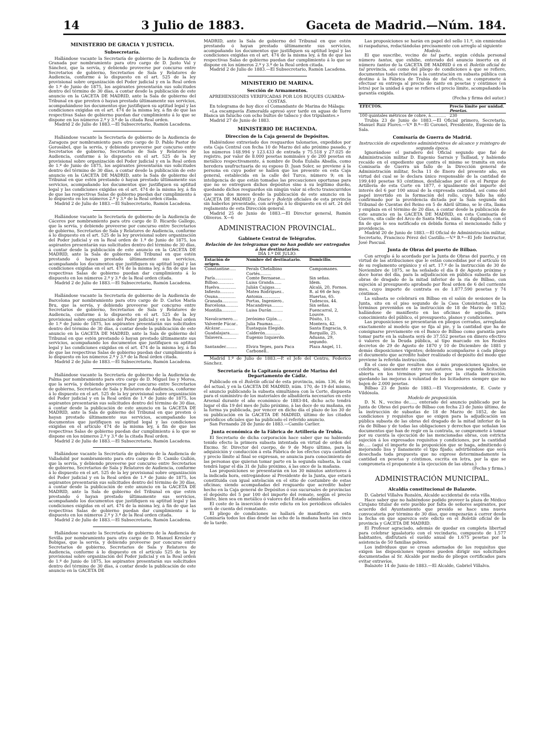14 3 Julio de 1883. Gaceta de Madrid.—Núm. 184.
MINISTERIO DE GRACIA Y JUSTICIA.
Subsecretaría.
Hallándose vacante la Secretaría de gobierno de la Audiencia de Granada por nombramiento para otro cargo de D. Justo Val y Sánchez, que la servía, y debiendo proveerse por concurso entre Secretarios de gobierno, Secretarios de Sala y Relatores de Audiencia, conforme á lo dispuesto en el art. 525 de la ley provisional sobre organización del Poder judicial y en la Real orden de 1.º de Junio de 1875, los aspirantes presentarán sus solicitudes dentro del término de 30 días, á contar desde la publicación de este anuncio en la GACETA DE MADRID, ante la Sala de gobierno del Tribunal en que presten ó hayan prestado últimamente sus servicios, acompañándose los documentos que justifiquen su aptitud legal y las condiciones exigidas en el art. 474 de la misma ley, á fin de que las respectivas Salas de gobierno puedan dar cumplimiento á lo que se dispone en los números 2.º y 3.º de la citada Real orden.
Madrid 2 de Julio de 1883.—El Subsecretario, Ramón Lacadena.
Hallándose vacante la Secretaría de gobierno de la Audiencia de Zaragoza por nombramiento para otro cargo de D. Pablo Pastor de Gorosábel, que la servía, y debiendo proveerse por concurso entre Secretarios de gobierno, Secretarios de Sala y Relatores de Audiencia, conforme á lo dispuesto en el art. 525 de la ley provisional sobre organización del Poder judicial y en la Real orden de 1.º de Junio de 1875, los aspirantes presentarán sus solicitudes dentro del término de 30 días, á contar desde la publicación de este anuncio en la GACETA DE MADRID, ante la Sala de gobierno del Tribunal en que estén prestando ó hayan prestado últimamente sus servicios, acompañando los documentos que justifiquen su aptitud legal y las condiciones exigidas en el art. 474 de la misma ley, á fin de que las respectivas Salas de gobierno puedan dar cumplimiento á lo dispuesto en los números 2.º y 3.º de la Real orden citada.
Madrid 2 de Julio de 1883.—El Subsecretario, Ramón Lacadena.
Hallándose vacante la Secretaría de gobierno de la Audiencia de Cáceres por nombramiento para otro cargo de D. Ricardo Gallego, que la servía, y debiendo proveerse por concurso entre Secretarios de gobierno, Secretarios de Sala y Relatores de Audiencia, conforme á lo dispuesto en el art. 525 de la ley provisional sobre organización del Poder judicial y en la Real orden de 1.º de Junio de 1875, los aspirantes presentarán sus solicitudes dentro del término de 30 días, á contar desde la publicación de este anuncio en la GACETA DE MADRID, ante la Sala de gobierno del Tribunal en que estén prestando ó hayan prestado últimamente sus servicios, acompañando los documentos que justifiquen su aptitud legal y las condiciones exigidas en el art. 474 de la misma ley, á fin de que las respectivas Salas de gobierno puedan dar cumplimiento á lo dispuesto en los números 2.º y 3.º de la Real orden citada.
Madrid 2 de Julio de 1883.—El Subsecretario, Ramón Lacadena.
Hallándose vacante la Secretaría de gobierno de la Audiencia de Barcelona por nombramiento para otro cargo de D. Carlos María Bru, que la servía, y debiendo proveerse por concurso entre Secretarios de gobierno, Secretarios de Sala y Relatores de Audiencia, conforme á lo dispuesto en el art. 525 de la ley provisional sobre organización del Poder judicial y en la Real orden de 1.º de Junio de 1875, los aspirantes presentarán sus solicitudes dentro del término de 30 días, á contar desde la publicación de este anuncio en la GACETA DE MADRID, ante la Sala de gobierno del Tribunal en que estén prestando ó hayan prestado últimamente sus servicios, acompañando los documentos que justifiquen su aptitud legal y las condiciones exigidas en el art. 474 de la misma ley, á fin de que las respectivas Salas de gobierno puedan dar cumplimiento á lo dispuesto en los números 2.º y 3.º de la Real órden citada.
Madrid 2 de Julio de 1883.—El Subsecretario, Ramón Lacadena.
Hallándose vacante la Secretaría de gobierno de la Audiencia de Palma por nombramiento para otro cargo de D. Miguel Iso y Morea, que la servía, y debiendo proveerse por concurso entre Secretarios de gobierno, Secretarios de Sala y Relatores de Audiencia, conforme á lo dispuesto en el art. 525 de la ley provisional sobre organización del Poder judicial y en la Real orden de 1.º de Junio de 1875, los aspirantes presentarán sus solicitudes dentro del término de 30 días, á contar desde la publicación de este anuncio en la GACETA DE MADRID, ante la Sala de gobierno del Tribunal en que presten ó hayan prestado últimamente sus servicios, acompañando los documentos que justifiquen su aptitud legal y las condiciones exigidas en el artículo 474 de la misma ley, á fin de que las respectivas Salas de gobierno puedan dar cumplimiento á lo que se dispone en los números 2.º y 3.º de la citada Real orden.
Madrid 2 de Julio de 1883.—El Subsecretario, Ramón Lacadena.
Hallándose vacante la Secretaría de gobierno de la Audiencia de Valladolid por nombramiento para otro cargo de D. Camilo Gullón, que la servía, y debiendo proveerse por concurso entre Secretarios de gobierno, Secretarios de Sala y Relatores de Audiencia, conforme á lo dispuesto en el art. 525 de la ley provisional sobre organización del Poder judicial y en la Real orden de 1.º de Junio de 1875, los aspirantes presentarán sus solicitudes dentro del término de 30 días, á contar desde la publicación de este anuncio en la GACETA DE MADRID, ante la Sala de gobierno del Tribunal en que estén prestando ó hayan prestado últimamente sus servicios, acompañando los documentos que justifiquen su aptitud legal y las condiciones exigidas en el art. 474 de la misma ley, á fin de que las respectivas Salas de gobierno puedan dar cumplimiento á lo dispuesto en los números 2.º y 3.º de la Real orden citada.
Madrid 2 de Julio de 1883.—El Subsecretario, Ramón Lacadena.
Hallándose vacante la Secretaría de gobierno de la Audiencia de Sevilla por nombramiento para otro cargo de D. Manuel Kreisler y Bobigas, que la servía, y debiendo proveerse por concurso entre Secretarios de gobierno, Secretarios de Sala y Relatores de Audiencia, conforme á lo dispuesto en el artículo 525 de la ley provisional sobre organización del Poder judicial y en la Real orden de 1.º de Junio de 1875, los aspirantes presentarán sus solicitudes dentro del término de 30 días, á contar desde la publicación de este anuncio en la GACETA DE
MADRID, ante la Sala de gobierno del Tribunal en que estén prestando ó hayan prestado últimamente sus servicios, acompañando los documentos que justifiquen su aptitud legal y las condiciones exigidas en el art. 474 de la misma ley, á fin de que las respectivas Salas de gobierno puedan dar cumplimiento á lo que se dispone en los números 2.º y 3.º de la Real orden citada.
Madrid 2 de Julio de 1883.—El Subsecretario, Ramón Lacadena.
MINISTERIO DE MARINA.
Sección de Armamentos.
APREHENSIONES VERIFICADAS POR LOS BUQUES GUARDA-COSTAS.
En telegrama de hoy dice el Comandante de Marina de Málaga:
«La escampavía Esmeralda apresó ayer tarde en aguas de Torre Blanca un falucho con ocho bultos de tabaco y dos tripulantes.»
Madrid 27 de Junio de 1883.
MINISTERIO DE HACIENDA.
Direccion de la Caja general de Depósitos.
Habiéndose extraviado dos resguardos talonarios, expedidos por esta Caja Central con fecha 10 de Marzo del año próximo pasado, y los números 148.994 y 123.433 de entrada y 75.518 y 27.025 de registro, por valor de 8.000 pesetas nominales y de 200 pesetas en metálico respectivamente, á nombre de Doña Eulalia Abadía, como heredera usufructuaria de su esposo D. Juan Soler, se previene á la persona en cuyo poder se hallen que los presente en esta Caja general, establecida en la calle del Turco, número 9; en la inteligencia de que están tomadas las precauciones oportunas para que no se entreguen dichos depósitos sino á su legítimo dueño, quedando dichos resguardos sin ningún valor ni efecto transcurridos que sean dos meses desde la publicación de este anuncio en la GACETA DE MADRID y Diario y Boletín oficiales de esta provincia sin haberlos presentado, con arreglo á lo dispuesto en el art. 24 del reglamento de esta Dirección general.
Madrid 25 de Junio de 1883.—El Director general, Ramón Oliveros. X—6
ADMINISTRACION PROVINCIAL.
Gabinete Central de Telégrafos.
Relación de los telegramas que no han podido ser entregados á los destinatarios.
DÍA 1.º DE JULIO.
| Estación de origen. | Nombre del destinatario. | Domicilio. |
| --- | --- | --- |
| Constantine..... | Perals Chelalbino Cortés......... | Campomanes. |
| París.............. | Comte Bernaese.... | Sin señas. |
| Bilbao............. | Luisa Granda...... | Idem. |
| Huelva............. | Julián Cajigas..... | Alcalá, 20, Fornos. |
| Infiesto........... | Matea Rodríguez.. | R. al 66 de hoy. |
| Osuna.............. | Antonia.............. | Huertas, 65. |
| Granada............ | Portas, Ingeniero.. | Tudescos, 44. |
| Barcelona.......... | Macandreus......... | Sin señas. |
| Montilla........... | Luisa Durán......... | Fuencarral, 2, Louvre. |
| Navalcarnero.... | Jerónimo Gijón.... | Pósito, 15. |
| Valverde Fúcar.. | Julia Paumas...... | Montera, 42. |
| Alcázar............ | Eustaquia Elegido. | Santa Engracia, 9. |
| Guadalajara....... | Calderón............ | Barquillo, 25. |
| Talavera........... | Eugenio Izquierdo. | Aduana, 29, segundo. |
| Santander......... | Elvira Yepes, para Paca Carbonell.. | Plaza Angel, 11. |
Madrid 1.º de Julio de 1883.—P. el Jefe del Centro, Federico Sánchez.
Secretaría de la Capitanía general de Marina del Departamento de Cádiz.
Publicado en el Boletín oficial de esta provincia, núm. 136, de 16 del actual, y en la GACETA DE MADRID, núm. 170, de 19 del mismo, el anuncio publicando la subasta simultánea con la Corte, dispuesta para el suministro de los materiales de albañilería necesarios en este Arsenal durante el año económico de 1883-84, dicho acto tendrá lugar el día 19 del mes de Julio próximo, á las doce de su mañana, en la forma ya publicada, por vencer en dicho día el plazo de los 30 de su publicación en la GACETA DE MADRID, último de los citados periódicos oficiales que ha publicado el referido anuncio.
San Fernando 28 de Junio de 1883.—Camilo Carlier.
Junta económica de la Fábrica de Artillería de Trubia.
El Secretario de dicha corporación hace saber que no habiendo tenido efecto la primera subasta intentada en virtud de orden del Excmo. Sr. Director del cuerpo, de 9 de Mayo último, para la adquisición y conducción á esta Fábrica de los efectos cuya cantidad y precio límite al final se expresan, se anuncia para conocimiento de las personas que quieran tomar parte en la segunda subasta, la cual tendrá lugar el día 31 de Julio próximo, á las once de la mañana.
Las proposiciones se presentarán en los 30 minutos anteriores á la indicada hora, entregándose al Presidente de la Junta, que estará constituida con igual antelación en el sitio de costumbre de estas oficinas; siendo acompañadas del resguardo que acredite haber hecho en la Caja general de Depósitos ó sus sucursales de provincias el depósito del 5 por 100 del importe del remate, según el precio límite, bien sea en metálico ó valores del Estado admisibles.
El coste de la inserción de este edicto en los periódicos oficiales será de cuenta del rematante.
El pliego de condiciones se hallará de manifiesto en esta Comisaría todos los días desde las ocho de la mañana hasta las cinco de la tarde.
Las proposiciones se harán en papel del sello 11.º, sin enmiendas ni raspaduras, redactándolas precisamente con arreglo al siguiente
Modelo.
El que suscribe, vecino de tal parte, según cédula personal número tantos, que exhibe, enterado del anuncio inserto en el número tantos de la GACETA DE MADRID ó en el Boletín oficial de tal provincia, así como del pliego de condiciones á que se refiere, documentos todos relativos á la contratación en subasta pública con destino á la Fábrica de Trubia de tal efecto, se compromete á efectuar su entrega al precio de tanto en pesetas y céntimos (en letra) por la unidad á que se refiera el precio límite, acompañando la garantía exigida.
(Fecha y firma del autor.)
| EFECTOS. | Precio límite por unidad. Pesetas. |
| --- | --- |
| 100 quintales métricos de cobre, á............ | 230 |
Trubia 23 de Junio de 1883.—El Oficial primero, Secretario, Manuel Ruiz Flores.—V.º B.º—El Coronel, Presidente, Eugenio de la Sala.
Comisaría de Guerra de Madrid.
Instrucción de expedientes administrativos de alcance y reintegro de segunda época.
Ignorándose el paradero del Oficial segundo que fué de Administración militar D. Eugenio Sarrais y Taillaud, y habiendo recaído en el expediente que contra el mismo se tramita en esta Comisaría de Guerra un fallo de la Dirección general de Administración militar, fecha 11 de Enero del presente año, en virtud del cual se le declara único responsable de la cantidad de 199.440 pesetas 93 céntimos, desfalcadas por él en el Parque de Artillería de esta Corte en 1877, é igualmente del importe del interés del 6 por 100 anual de la expresada cantidad, así como del papel invertido en la formación del rollo, cuyo fallo ha sido confirmado por la providencia dictada por la Sala segunda del Tribunal de Cuentas del Reino en 5 de Abril último, se le cita, llama y emplaza en el término de 20 días, á contar desde la publicación de este anuncio en la GACETA DE MADRID, en esta Comisaría de Guerra, sita calle del Arco de Santa María, núm. 41 duplicado, con el fin de que le sea notificado en debida forma el mencionado fallo y providencia.
Madrid 20 de Junio de 1883.—El Oficial de Administración militar, Secretario, Francisco Pérez del Castillo.—V.º B.º—El Jefe Instructor, José Pascual.
Junta de Obras del puerto de Bilbao.
Con arreglo á lo acordado por la Junta de Obras del puerto, y en virtud de las atribuciones que le están concedidas por el artículo 16 de su reglamento orgánico y el art. 17.º de la instrucción de 30 de Noviembre de 1875, se ha señalado el día 8 de Agosto próximo y doce horas del día, para la adjudicación en pública subasta de las obras de dragado de la mitad inferior de la ría de Bilbao, con sujeción al presupuesto aprobado por Real orden de 6 del corriente mes, cuyo importe de contrata es de 1.877.590 pesetas y 74 céntimos.
La subasta se celebrará en Bilbao en el salón de sesiones de la Junta, sito en el piso segundo de la Casa Consistorial, en los términos prevenidos en la instrucción de 18 de Marzo de 1852; hallándose de manifiesto en las oficinas de aquella, para conocimiento del público, el presupuesto, planos y condiciones.
Las proposiciones se presentarán en pliegos cerrados, arregladas exactamente al modelo que se fija al pie, y la cantidad que ha de consignarse previamente en el Banco de Bilbao como garantía para tomar parte en la subasta será de 37.552 pesetas en dinero efectivo ó valores de la Deuda pública, al tipo marcado en los Reales decretos de 29 de Agosto de 1870 y 10 de Diciembre de 1881 y demás disposiciones vigentes; debiendo acompañarse á cada pliego el documento que acredite haber realizado el depósito del modo que previene la referida instrucción.
En el caso de que resulten dos ó más proposiciones iguales, se celebrará, únicamente entre sus autores, una segunda licitación abierta en los términos prescritos por la citada instrucción, quedando las mejoras á voluntad de los licitadores siempre que no bajen de 2.000 pesetas.
Bilbao 23 de Junio de 1883.—El Vicepresidente, E. Coste y Vildósola.
Modelo de proposición.
D. N. N., vecino de....., enterado del anuncio publicado por la Junta de Obras del puerto de Bilbao con fecha 23 de Junio último, de la instrucción de subastas de 18 de Marzo de 1852, de las condiciones y requisitos que se exigen para la adjudicación en pública subasta de las obras del dragado de la mitad inferior de la ría de Bilbao y de todas las obligaciones y derechos que señalan los documentos que han de regir en la contrata, se compromete á tomar por su cuenta la ejecución de las mencionadas obras, con estricta sujeción á los expresados requisitos y condiciones, por la cantidad de..... (aquí el importe de la proposición que se haga, admitiendo ó mejorando lisa y llanamente el tipo fijado; advirtiéndose que será desechada toda propuesta que no exprese determinadamente la cantidad en pesetas y céntimos, escrita en letra, por la que se comprometa el proponente á la ejecución de las obras.)
(Fecha y firma.)
ADMINISTRACIÓN MUNICIPAL.
Alcaldía constitucional de Balazote.
D. Gabriel Villalva Rozalén, Alcalde accidental de esta villa.
Hace saber que no habiéndose podido proveer la plaza de Médico Cirujano titular de este pueblo por falta de señores aspirantes, por acuerdo del Ayuntamiento que presido se hace una nueva convocatoria por término de 30 días, que empezarán á correr desde la fecha en que aparezca este edicto en el Boletín oficial de la provincia y GACETA DE MADRID.
El Profesor agraciado, además de quedar en completa libertad para celebrar igualatorio con el vecindario, compuesto de 1.577 habitantes, disfrutará el sueldo anual de 1.675 pesetas por la asistencia de 50 familias pobres.
Los individuos que se crean adornados de los requisitos que exigen las disposiciones vigentes pueden dirigir sus solicitudes documentadas al Sr. Alcalde por medio de pliegos certificados para evitar extravíos.
Balazote 14 de Junio de 1883.—El Alcalde, Gabriel Villalva.